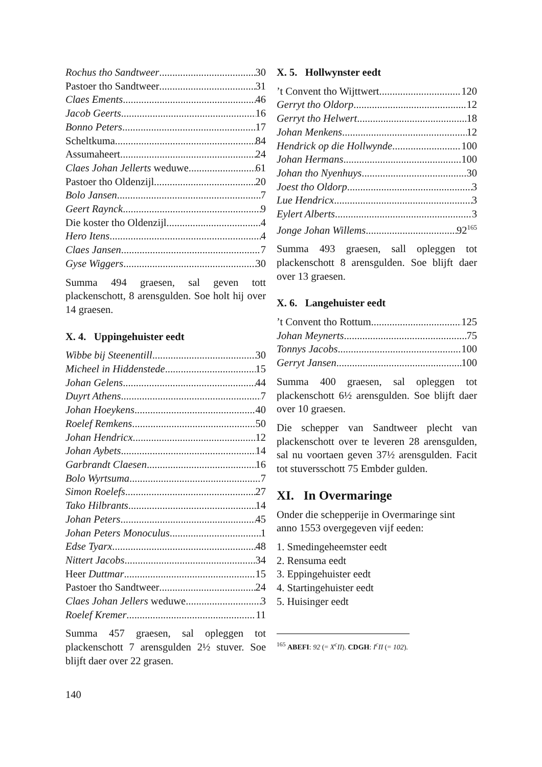Rochus tho Sandtweer 30
Pastoer tho Sandtweer 31
Claes Ements 46
Jacob Geerts 16
Bonno Peters 17
Scheltkuma 84
Assumaheert 24
Claes Johan Jellerts weduwe 61
Pastoer tho Oldenzijl 20
Bolo Jansen 7
Geert Raynck 9
Die koster tho Oldenzijl 4
Hero Itens 4
Claes Jansen 7
Gyse Wiggers 30
Summa 494 graesen, sal geven tott plackenschott, 8 arensgulden. Soe holt hij over 14 graesen.
X. 4. Uppingehuister eedt
Wibbe bij Steenentill 30
Micheel in Hiddenstede 15
Johan Gelens 44
Duyrt Athens 7
Johan Hoeykens 40
Roelef Remkens 50
Johan Hendricx 12
Johan Aybets 14
Garbrandt Claesen 16
Bolo Wyrtsuma 7
Simon Roelefs 27
Tako Hilbrants 14
Johan Peters 45
Johan Peters Monoculus 1
Edse Tyarx 48
Nittert Jacobs 34
Heer Duttmar 15
Pastoer tho Sandtweer 24
Claes Johan Jellers weduwe 3
Roelef Kremer 11
Summa 457 graesen, sal opleggen tot plackenschott 7 arensgulden 2½ stuver. Soe blijft daer over 22 grasen.
X. 5. Hollwynster eedt
’t Convent tho Wijttwert 120
Gerryt tho Oldorp 12
Gerryt tho Helwert 18
Johan Menkens 12
Hendrick op die Hollwynde 100
Johan Hermans 100
Johan tho Nyenhuys 30
Joest tho Oldorp 3
Lue Hendricx 3
Eylert Alberts 3
Jonge Johan Willems 92<sup>165</sup>
Summa 493 graesen, sall opleggen tot plackenschott 8 arensgulden. Soe blijft daer over 13 graesen.
X. 6. Langehuister eedt
’t Convent tho Rottum 125
Johan Meynerts 75
Tonnys Jacobs 100
Gerryt Jansen 100
Summa 400 graesen, sal opleggen tot plackenschott 6½ arensgulden. Soe blijft daer over 10 graesen.
Die schepper van Sandtweer plecht van plackenschott over te leveren 28 arensgulden, sal nu voortaen geven 37½ arensgulden. Facit tot stuversschott 75 Embder gulden.
XI. In Overmaringe
Onder die schepperije in Overmaringe sint anno 1553 overgegeven vijf eeden:
1. Smedingeheemster eedt
2. Rensuma eedt
3. Eppingehuister eedt
4. Startingehuister eedt
5. Huisinger eedt
<sup>165</sup> ABEFI: 92 (= X<sup>c</sup>II). CDGH: I<sup>c</sup>II (= 102).
140